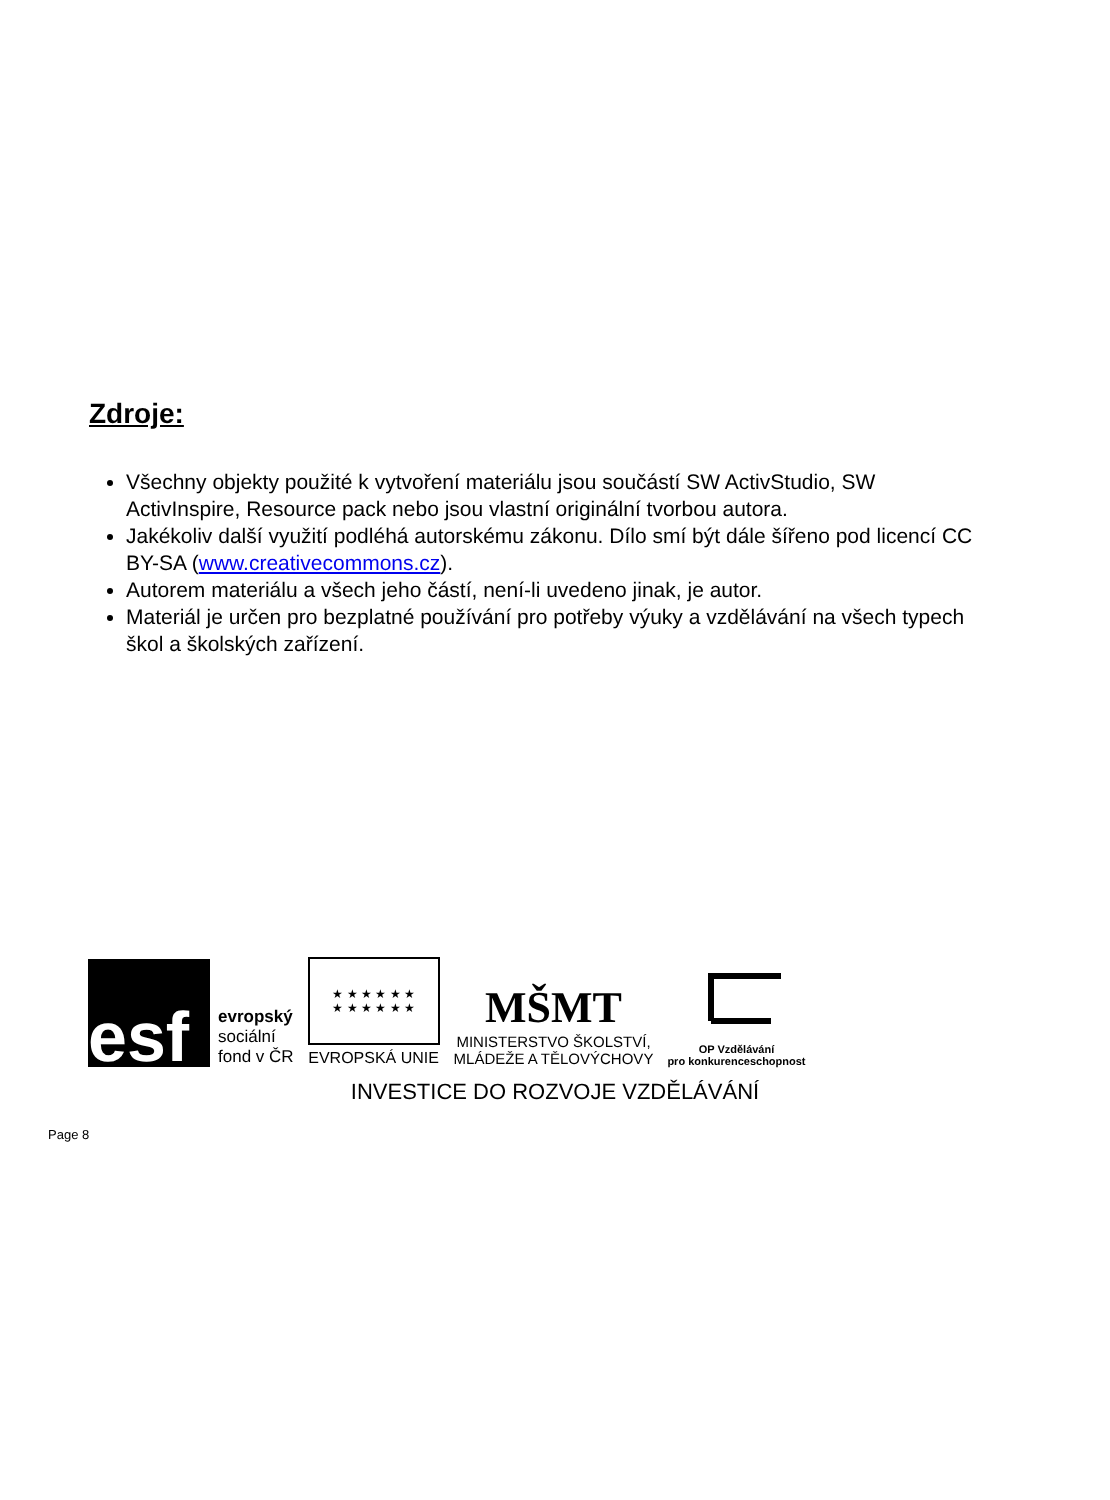Zdroje:
Všechny objekty použité k vytvoření materiálu jsou součástí SW ActivStudio, SW ActivInspire, Resource pack nebo jsou vlastní originální tvorbou autora.
Jakékoliv další využití podléhá autorskému zákonu. Dílo smí být dále šířeno pod licencí CC BY-SA (www.creativecommons.cz).
Autorem materiálu a všech jeho částí, není-li uvedeno jinak, je autor.
Materiál je určen pro bezplatné používání pro potřeby výuky a vzdělávání na všech typech škol a školských zařízení.
esf
evropský
sociální
fond v ČR
★ ★ ★ ★ ★ ★
★ ★ ★ ★ ★ ★
EVROPSKÁ UNIE
MŠMT
MINISTERSTVO ŠKOLSTVÍ,
MLÁDEŽE A TĚLOVÝCHOVY
OP Vzdělávání
pro konkurenceschopnost
INVESTICE DO ROZVOJE VZDĚLÁVÁNÍ
Page 8